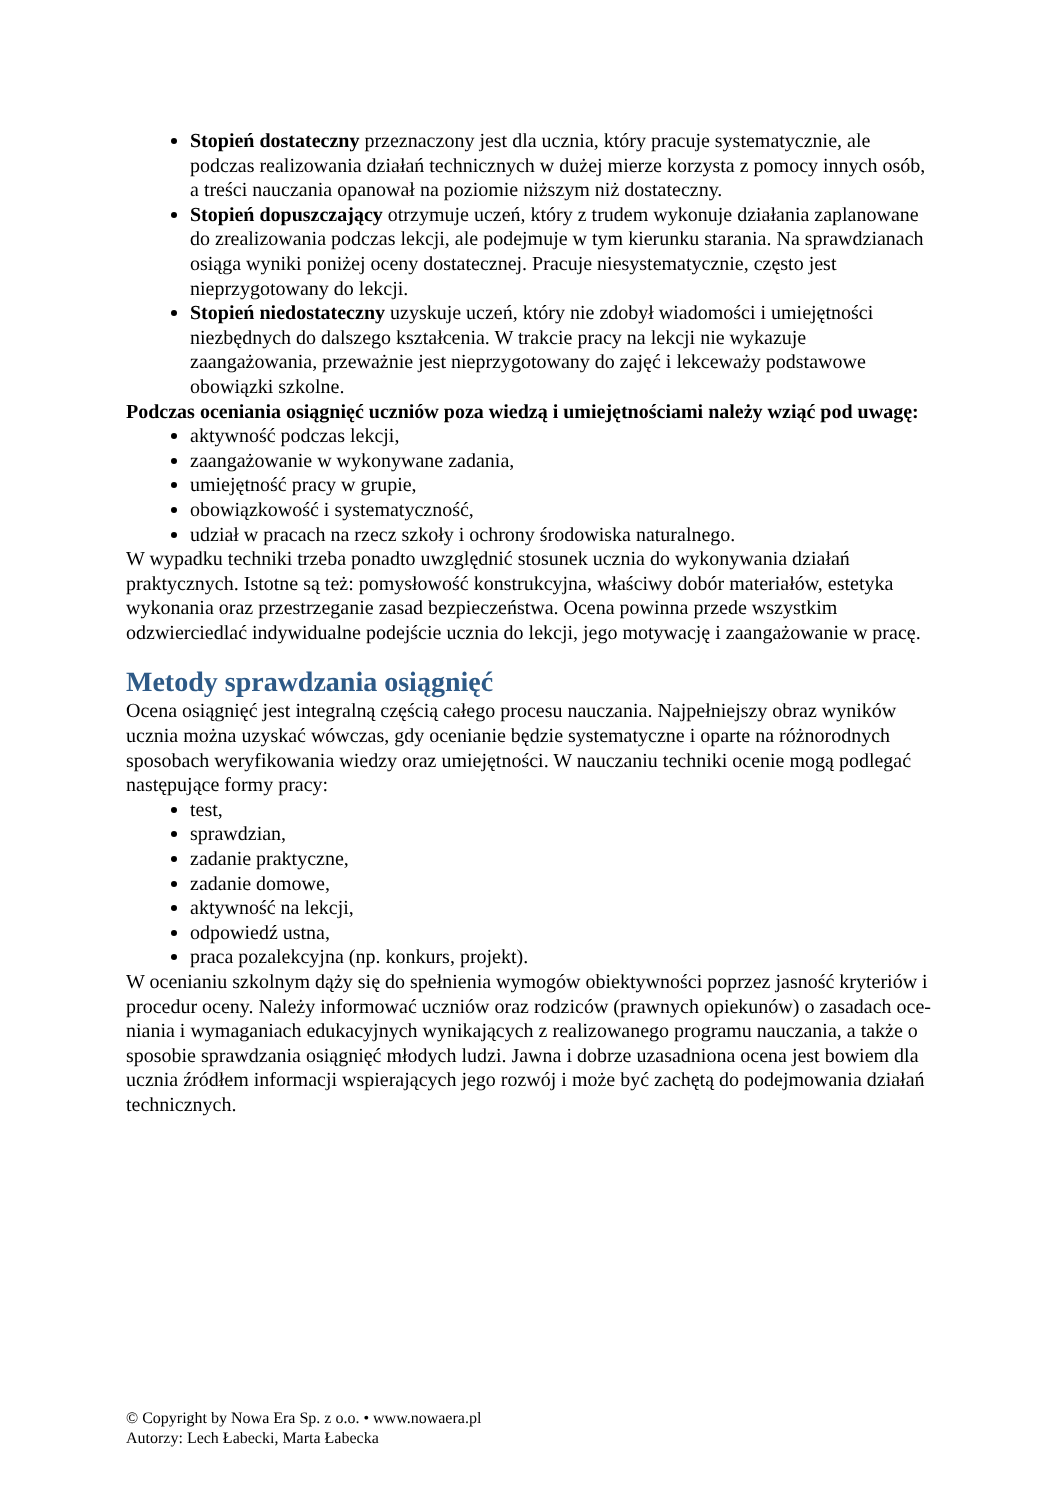Stopień dostateczny przeznaczony jest dla ucznia, który pracuje systematycznie, ale podczas realizowania działań technicznych w dużej mierze korzysta z pomocy innych osób, a treści nauczania opanował na poziomie niższym niż dostateczny.
Stopień dopuszczający otrzymuje uczeń, który z trudem wykonuje działania zaplanowane do zrealizowania podczas lekcji, ale podejmuje w tym kierunku starania. Na sprawdzianach osiąga wyniki poniżej oceny dostatecznej. Pracuje niesystematycznie, często jest nieprzygotowany do lekcji.
Stopień niedostateczny uzyskuje uczeń, który nie zdobył wiadomości i umiejętności niezbędnych do dalszego kształcenia. W trakcie pracy na lekcji nie wykazuje zaangażowania, przeważnie jest nieprzygotowany do zajęć i lekceważy podstawowe obowiązki szkolne.
Podczas oceniania osiągnięć uczniów poza wiedzą i umiejętnościami należy wziąć pod uwagę:
aktywność podczas lekcji,
zaangażowanie w wykonywane zadania,
umiejętność pracy w grupie,
obowiązkowość i systematyczność,
udział w pracach na rzecz szkoły i ochrony środowiska naturalnego.
W wypadku techniki trzeba ponadto uwzględnić stosunek ucznia do wykonywania działań praktycznych. Istotne są też: pomysłowość konstrukcyjna, właściwy dobór materiałów, estetyka wykonania oraz przestrzeganie zasad bezpieczeństwa. Ocena powinna przede wszystkim odzwierciedlać indywidualne podejście ucznia do lekcji, jego motywację i zaangażowanie w pracę.
Metody sprawdzania osiągnięć
Ocena osiągnięć jest integralną częścią całego procesu nauczania. Najpełniejszy obraz wyników ucznia można uzyskać wówczas, gdy ocenianie będzie systematyczne i oparte na różnorodnych sposobach weryfikowania wiedzy oraz umiejętności. W nauczaniu techniki ocenie mogą podlegać następujące formy pracy:
test,
sprawdzian,
zadanie praktyczne,
zadanie domowe,
aktywność na lekcji,
odpowiedź ustna,
praca pozalekcyjna (np. konkurs, projekt).
W ocenianiu szkolnym dąży się do spełnienia wymogów obiektywności poprzez jasność kryteriów i procedur oceny. Należy informować uczniów oraz rodziców (prawnych opiekunów) o zasadach oce-niania i wymaganiach edukacyjnych wynikających z realizowanego programu nauczania, a także o sposobie sprawdzania osiągnięć młodych ludzi. Jawna i dobrze uzasadniona ocena jest bowiem dla ucznia źródłem informacji wspierających jego rozwój i może być zachętą do podejmowania działań technicznych.
© Copyright by Nowa Era Sp. z o.o. • www.nowaera.pl
Autorzy: Lech Łabecki, Marta Łabecka